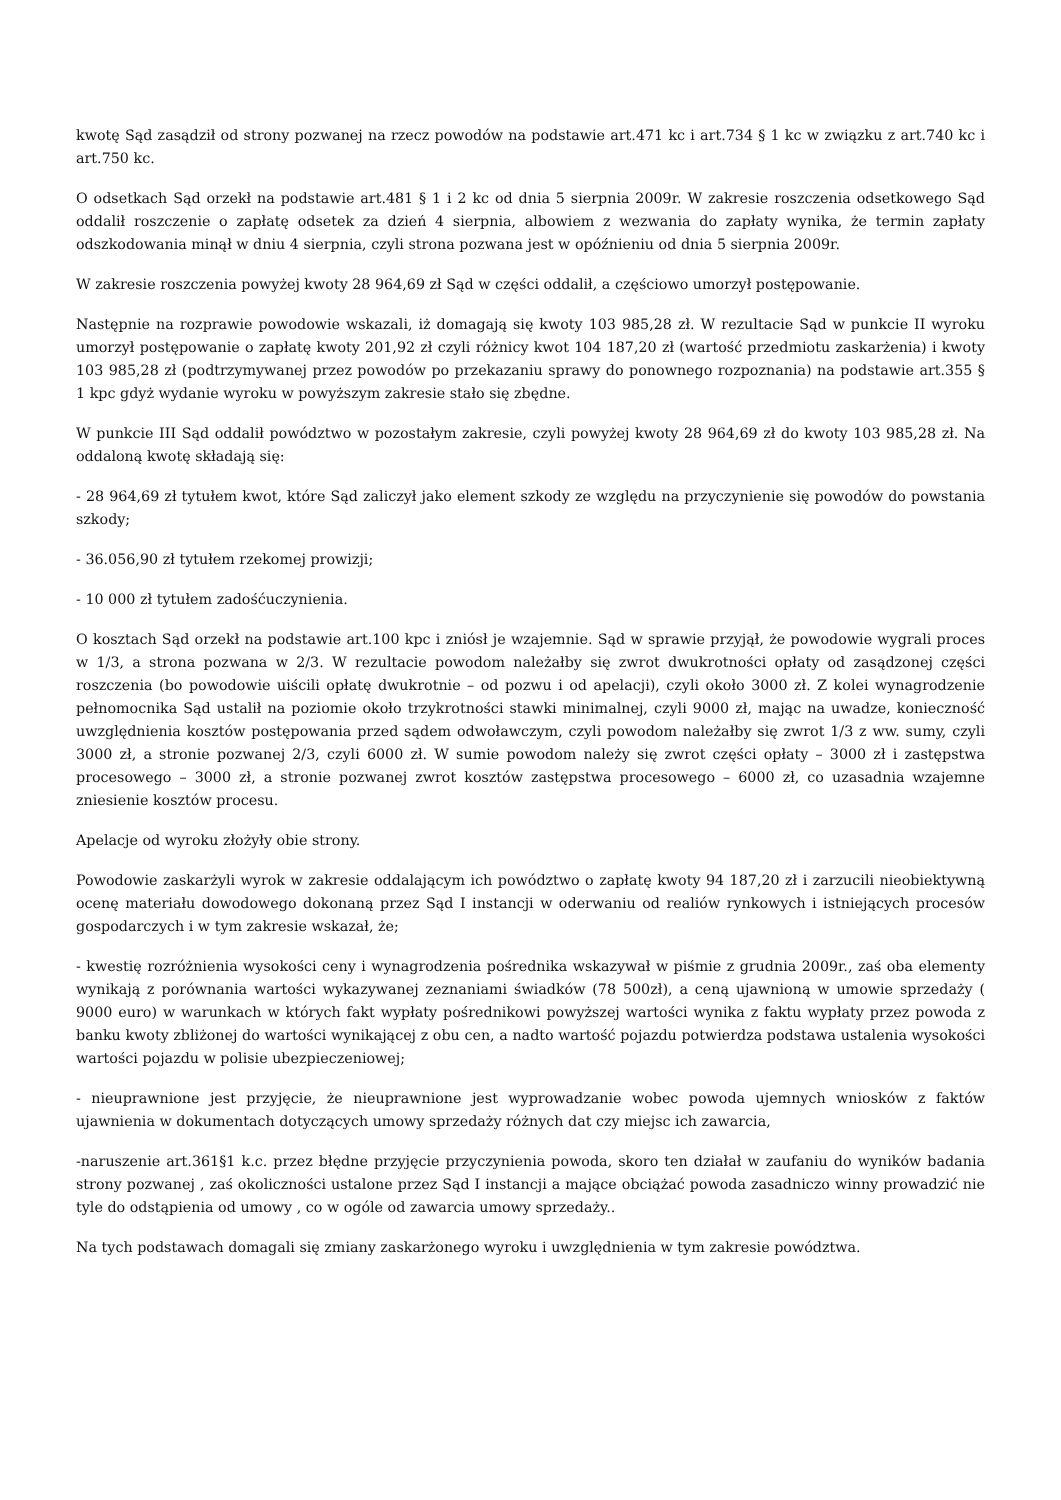kwotę Sąd zasądził od strony pozwanej na rzecz powodów na podstawie art.471 kc i art.734 § 1 kc w związku z art.740 kc i art.750 kc.
O odsetkach Sąd orzekł na podstawie art.481 § 1 i 2 kc od dnia 5 sierpnia 2009r. W zakresie roszczenia odsetkowego Sąd oddalił roszczenie o zapłatę odsetek za dzień 4 sierpnia, albowiem z wezwania do zapłaty wynika, że termin zapłaty odszkodowania minął w dniu 4 sierpnia, czyli strona pozwana jest w opóźnieniu od dnia 5 sierpnia 2009r.
W zakresie roszczenia powyżej kwoty 28 964,69 zł Sąd w części oddalił, a częściowo umorzył postępowanie.
Następnie na rozprawie powodowie wskazali, iż domagają się kwoty 103 985,28 zł. W rezultacie Sąd w punkcie II wyroku umorzył postępowanie o zapłatę kwoty 201,92 zł czyli różnicy kwot 104 187,20 zł (wartość przedmiotu zaskarżenia) i kwoty 103 985,28 zł (podtrzymywanej przez powodów po przekazaniu sprawy do ponownego rozpoznania) na podstawie art.355 § 1 kpc gdyż wydanie wyroku w powyższym zakresie stało się zbędne.
W punkcie III Sąd oddalił powództwo w pozostałym zakresie, czyli powyżej kwoty 28 964,69 zł do kwoty 103 985,28 zł. Na oddaloną kwotę składają się:
- 28 964,69 zł tytułem kwot, które Sąd zaliczył jako element szkody ze względu na przyczynienie się powodów do powstania szkody;
- 36.056,90 zł tytułem rzekomej prowizji;
- 10 000 zł tytułem zadośćuczynienia.
O kosztach Sąd orzekł na podstawie art.100 kpc i zniósł je wzajemnie. Sąd w sprawie przyjął, że powodowie wygrali proces w 1/3, a strona pozwana w 2/3. W rezultacie powodom należałby się zwrot dwukrotności opłaty od zasądzonej części roszczenia (bo powodowie uiścili opłatę dwukrotnie – od pozwu i od apelacji), czyli około 3000 zł. Z kolei wynagrodzenie pełnomocnika Sąd ustalił na poziomie około trzykrotności stawki minimalnej, czyli 9000 zł, mając na uwadze, konieczność uwzględnienia kosztów postępowania przed sądem odwoławczym, czyli powodom należałby się zwrot 1/3 z ww. sumy, czyli 3000 zł, a stronie pozwanej 2/3, czyli 6000 zł. W sumie powodom należy się zwrot części opłaty – 3000 zł i zastępstwa procesowego – 3000 zł, a stronie pozwanej zwrot kosztów zastępstwa procesowego – 6000 zł, co uzasadnia wzajemne zniesienie kosztów procesu.
Apelacje od wyroku złożyły obie strony.
Powodowie zaskarżyli wyrok w zakresie oddalającym ich powództwo o zapłatę kwoty 94 187,20 zł i zarzucili nieobiektywną ocenę materiału dowodowego dokonaną przez Sąd I instancji w oderwaniu od realiów rynkowych i istniejących procesów gospodarczych i w tym zakresie wskazał, że;
- kwestię rozróżnienia wysokości ceny i wynagrodzenia pośrednika wskazywał w piśmie z grudnia 2009r., zaś oba elementy wynikają z porównania wartości wykazywanej zeznaniami świadków (78 500zł), a ceną ujawnioną w umowie sprzedaży ( 9000 euro) w warunkach w których fakt wypłaty pośrednikowi powyższej wartości wynika z faktu wypłaty przez powoda z banku kwoty zbliżonej do wartości wynikającej z obu cen, a nadto wartość pojazdu potwierdza podstawa ustalenia wysokości wartości pojazdu w polisie ubezpieczeniowej;
- nieuprawnione jest przyjęcie, że nieuprawnione jest wyprowadzanie wobec powoda ujemnych wniosków z faktów ujawnienia w dokumentach dotyczących umowy sprzedaży różnych dat czy miejsc ich zawarcia,
-naruszenie art.361§1 k.c. przez błędne przyjęcie przyczynienia powoda, skoro ten działał w zaufaniu do wyników badania strony pozwanej , zaś okoliczności ustalone przez Sąd I instancji a mające obciążać powoda zasadniczo winny prowadzić nie tyle do odstąpienia od umowy , co w ogóle od zawarcia umowy sprzedaży..
Na tych podstawach domagali się zmiany zaskarżonego wyroku i uwzględnienia w tym zakresie powództwa.